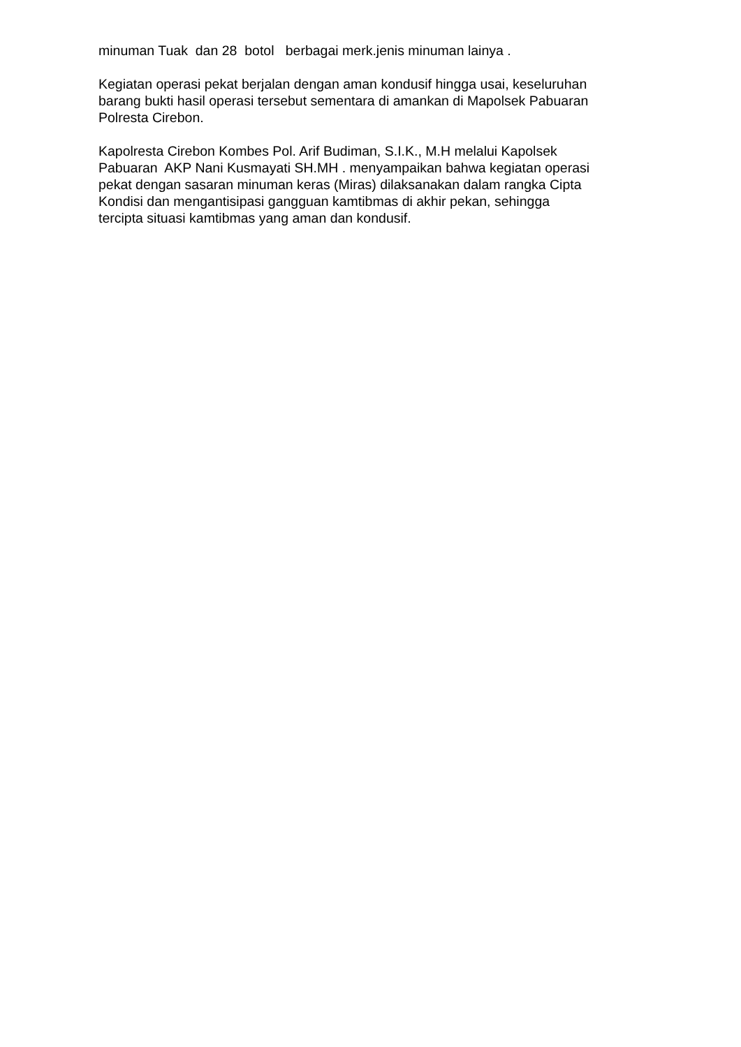minuman Tuak dan 28 botol berbagai merk.jenis minuman lainya .
Kegiatan operasi pekat berjalan dengan aman kondusif hingga usai, keseluruhan
barang bukti hasil operasi tersebut sementara di amankan di Mapolsek Pabuaran
Polresta Cirebon.
Kapolresta Cirebon Kombes Pol. Arif Budiman, S.I.K., M.H melalui Kapolsek
Pabuaran AKP Nani Kusmayati SH.MH . menyampaikan bahwa kegiatan operasi
pekat dengan sasaran minuman keras (Miras) dilaksanakan dalam rangka Cipta
Kondisi dan mengantisipasi gangguan kamtibmas di akhir pekan, sehingga
tercipta situasi kamtibmas yang aman dan kondusif.